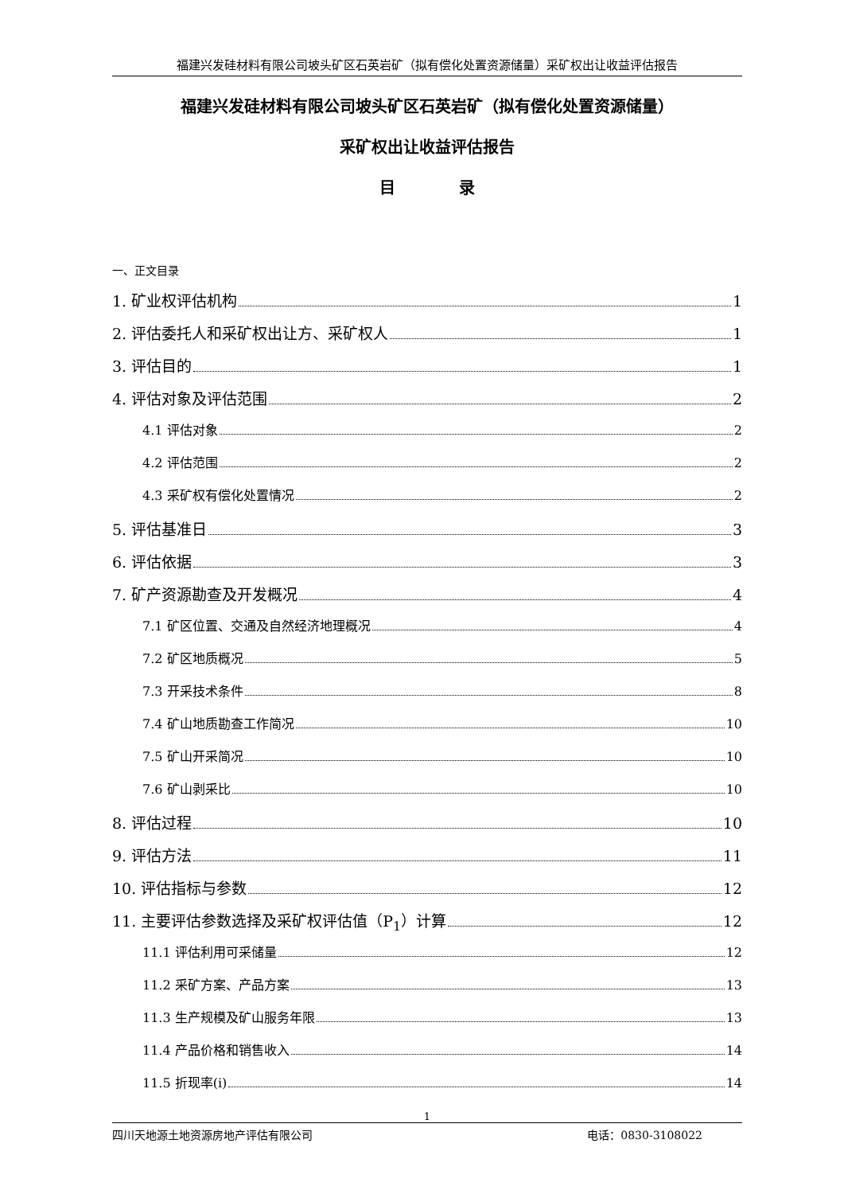福建兴发硅材料有限公司坡头矿区石英岩矿（拟有偿化处置资源储量）采矿权出让收益评估报告
福建兴发硅材料有限公司坡头矿区石英岩矿（拟有偿化处置资源储量）
采矿权出让收益评估报告
目　　　　录
一、正文目录
1. 矿业权评估机构 1
2. 评估委托人和采矿权出让方、采矿权人 1
3. 评估目的 1
4. 评估对象及评估范围 2
4.1 评估对象 2
4.2 评估范围 2
4.3 采矿权有偿化处置情况 2
5. 评估基准日 3
6. 评估依据 3
7. 矿产资源勘查及开发概况 4
7.1 矿区位置、交通及自然经济地理概况 4
7.2 矿区地质概况 5
7.3 开采技术条件 8
7.4 矿山地质勘查工作简况 10
7.5 矿山开采简况 10
7.6 矿山剥采比 10
8. 评估过程 10
9. 评估方法 11
10. 评估指标与参数 12
11. 主要评估参数选择及采矿权评估值（P<sub>1</sub>）计算 12
11.1 评估利用可采储量 12
11.2 采矿方案、产品方案 13
11.3 生产规模及矿山服务年限 13
11.4 产品价格和销售收入 14
11.5 折现率(i) 14
1
四川天地源土地资源房地产评估有限公司 电话：0830-3108022